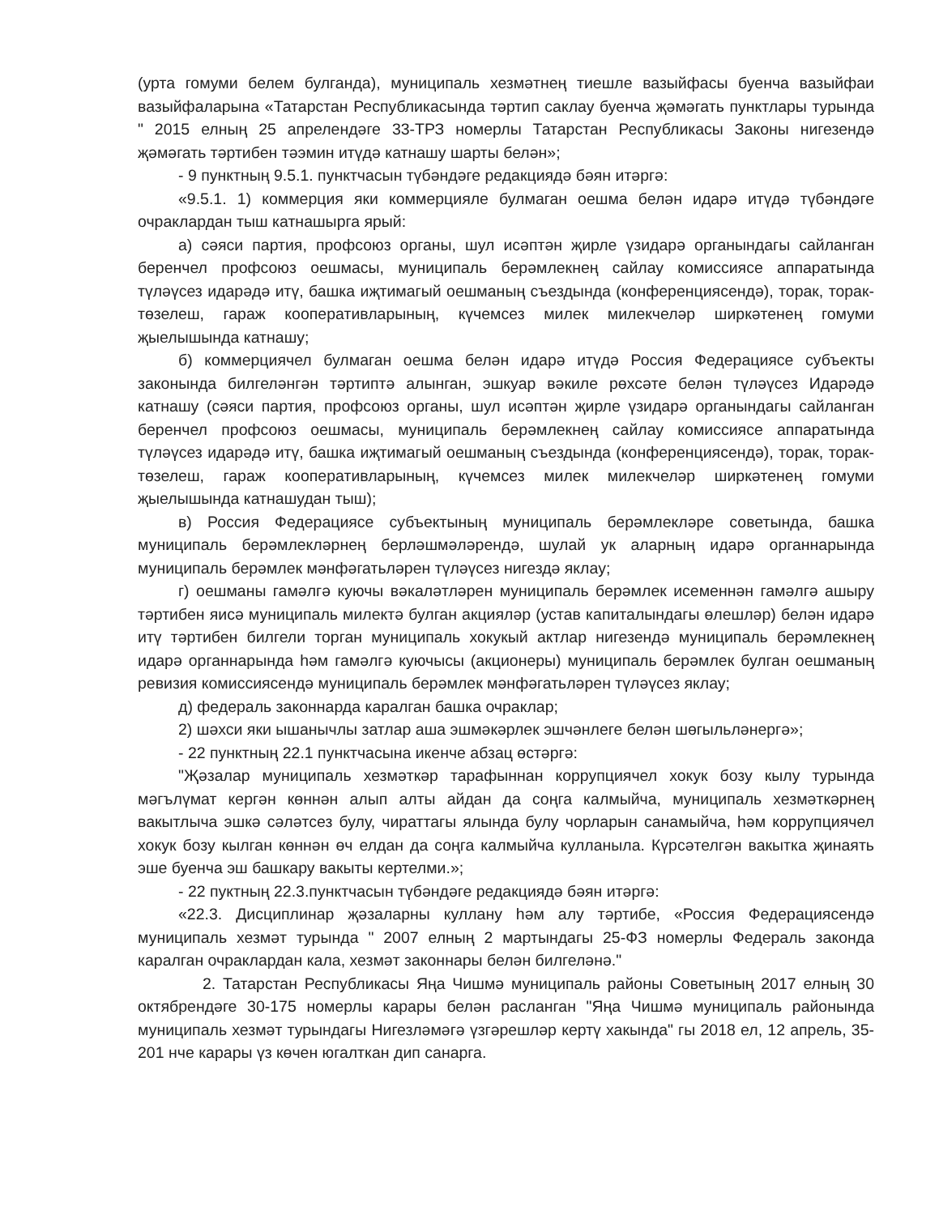(урта гомуми белем булганда), муниципаль хезмәтнең тиешле вазыйфасы буенча вазыйфаи вазыйфаларына «Татарстан Республикасында тәртип саклау буенча җәмәгать пунктлары турында " 2015 елның 25 апрелендәге 33-ТРЗ номерлы Татарстан Республикасы Законы нигезендә җәмәгать тәртибен тәэмин итүдә катнашу шарты белән»;
- 9 пунктның 9.5.1. пунктчасын түбәндәге редакциядә бәян итәргә:
«9.5.1. 1) коммерция яки коммерцияле булмаган оешма белән идарә итүдә түбәндәге очраклардан тыш катнашырга ярый:
а) сәяси партия, профсоюз органы, шул исәптән җирле үзидарә органындагы сайланган беренчел профсоюз оешмасы, муниципаль берәмлекнең сайлау комиссиясе аппаратында түләүсез идарәдә итү, башка иҗтимагый оешманың съездында (конференциясендә), торак, торак-төзелеш, гараж кооперативларының, күчемсез милек милекчеләр ширкәтенең гомуми җыелышында катнашу;
б) коммерциячел булмаган оешма белән идарә итүдә Россия Федерациясе субъекты законында билгеләнгән тәртиптә алынган, эшкуар вәкиле рөхсәте белән түләүсез Идарәдә катнашу (сәяси партия, профсоюз органы, шул исәптән җирле үзидарә органындагы сайланган беренчел профсоюз оешмасы, муниципаль берәмлекнең сайлау комиссиясе аппаратында түләүсез идарәдә итү, башка иҗтимагый оешманың съездында (конференциясендә), торак, торак-төзелеш, гараж кооперативларының, күчемсез милек милекчеләр ширкәтенең гомуми җыелышында катнашудан тыш);
в) Россия Федерациясе субъектының муниципаль берәмлекләре советында, башка муниципаль берәмлекләрнең берләшмәләрендә, шулай ук аларның идарә органнарында муниципаль берәмлек мәнфәгатьләрен түләүсез нигездә яклау;
г) оешманы гамәлгә куючы вәкаләтләрен муниципаль берәмлек исеменнән гамәлгә ашыру тәртибен яисә муниципаль милектә булган акцияләр (устав капиталындагы өлешләр) белән идарә итү тәртибен билгели торган муниципаль хокукый актлар нигезендә муниципаль берәмлекнең идарә органнарында һәм гамәлгә куючысы (акционеры) муниципаль берәмлек булган оешманың ревизия комиссиясендә муниципаль берәмлек мәнфәгатьләрен түләүсез яклау;
д) федераль законнарда каралган башка очраклар;
2) шәхси яки ышанычлы затлар аша эшмәкәрлек эшчәнлеге белән шөгыльләнергә»;
- 22 пунктның 22.1 пунктчасына икенче абзац өстәргә:
"Җәзалар муниципаль хезмәткәр тарафыннан коррупциячел хокук бозу кылу турында мәгълүмат кергән көннән алып алты айдан да соңга калмыйча, муниципаль хезмәткәрнең вакытлыча эшкә сәләтсез булу, чираттагы ялында булу чорларын санамыйча, һәм коррупциячел хокук бозу кылган көннән өч елдан да соңга калмыйча кулланыла. Күрсәтелгән вакытка җинаять эше буенча эш башкару вакыты кертелми.»;
- 22 пуктның 22.3.пунктчасын түбәндәге редакциядә бәян итәргә:
«22.3. Дисциплинар җәзаларны куллану һәм алу тәртибе, «Россия Федерациясендә муниципаль хезмәт турында " 2007 елның 2 мартындагы 25-ФЗ номерлы Федераль законда каралган очраклардан кала, хезмәт законнары белән билгеләнә."
2. Татарстан Республикасы Яңа Чишмә муниципаль районы Советының 2017 елның 30 октябрендәге 30-175 номерлы карары белән расланган "Яңа Чишмә муниципаль районында муниципаль хезмәт турындагы Нигезләмәгә үзгәрешләр кертү хакында" гы 2018 ел, 12 апрель, 35-201 нче карары үз көчен югалткан дип санарга.